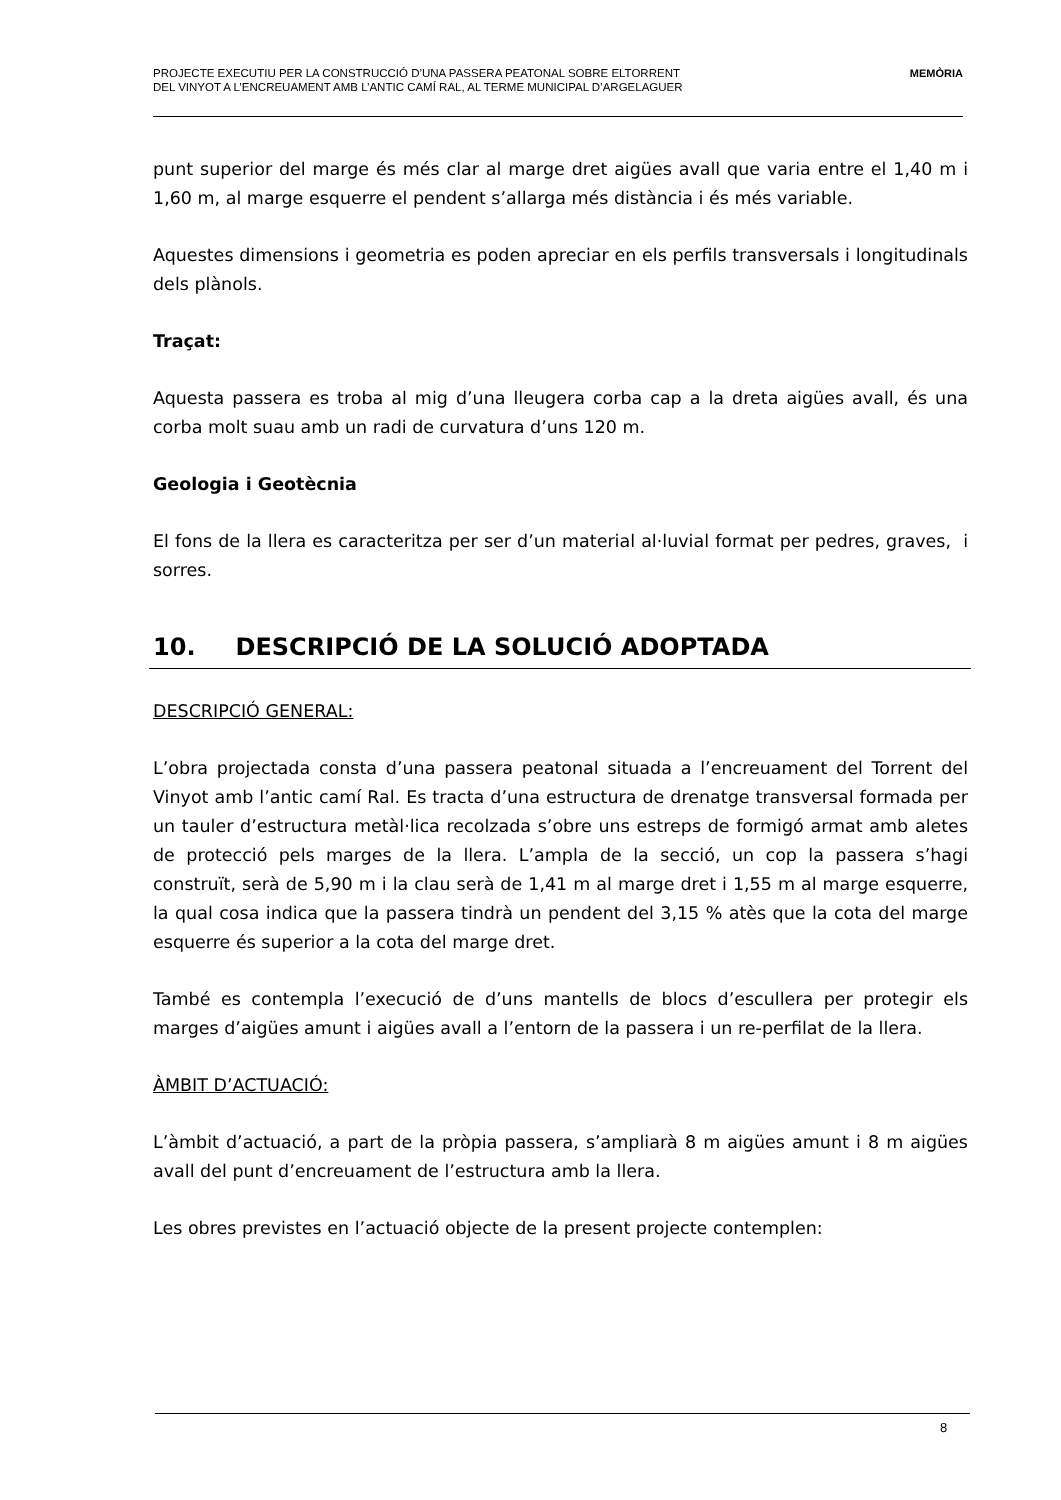PROJECTE EXECUTIU PER LA CONSTRUCCIÓ D’UNA PASSERA PEATONAL SOBRE ELTORRENT
DEL VINYOT A L’ENCREUAMENT AMB L’ANTIC CAMÍ RAL, AL TERME MUNICIPAL D’ARGELAGUER
MEMÒRIA
punt superior del marge és més clar al marge dret aigües avall que varia entre el 1,40 m i 1,60 m, al marge esquerre el pendent s’allarga més distància i és més variable.
Aquestes dimensions i geometria es poden apreciar en els perfils transversals i longitudinals dels plànols.
Traçat:
Aquesta passera es troba al mig d’una lleugera corba cap a la dreta aigües avall, és una corba molt suau amb un radi de curvatura d’uns 120 m.
Geologia i Geotècnia
El fons de la llera es caracteritza per ser d’un material al·luvial format per pedres, graves, i sorres.
10. DESCRIPCIÓ DE LA SOLUCIÓ ADOPTADA
DESCRIPCIÓ GENERAL:
L’obra projectada consta d’una passera peatonal situada a l’encreuament del Torrent del Vinyot amb l’antic camí Ral. Es tracta d’una estructura de drenatge transversal formada per un tauler d’estructura metàl·lica recolzada s’obre uns estreps de formigó armat amb aletes de protecció pels marges de la llera. L’ampla de la secció, un cop la passera s’hagi construït, serà de 5,90 m i la clau serà de 1,41 m al marge dret i 1,55 m al marge esquerre, la qual cosa indica que la passera tindrà un pendent del 3,15 % atès que la cota del marge esquerre és superior a la cota del marge dret.
També es contempla l’execució de d’uns mantells de blocs d’escullera per protegir els marges d’aigües amunt i aigües avall a l’entorn de la passera i un re-perfilat de la llera.
ÀMBIT D’ACTUACIÓ:
L’àmbit d’actuació, a part de la pròpia passera, s’ampliarà 8 m aigües amunt i 8 m aigües avall del punt d’encreuament de l’estructura amb la llera.
Les obres previstes en l’actuació objecte de la present projecte contemplen:
8